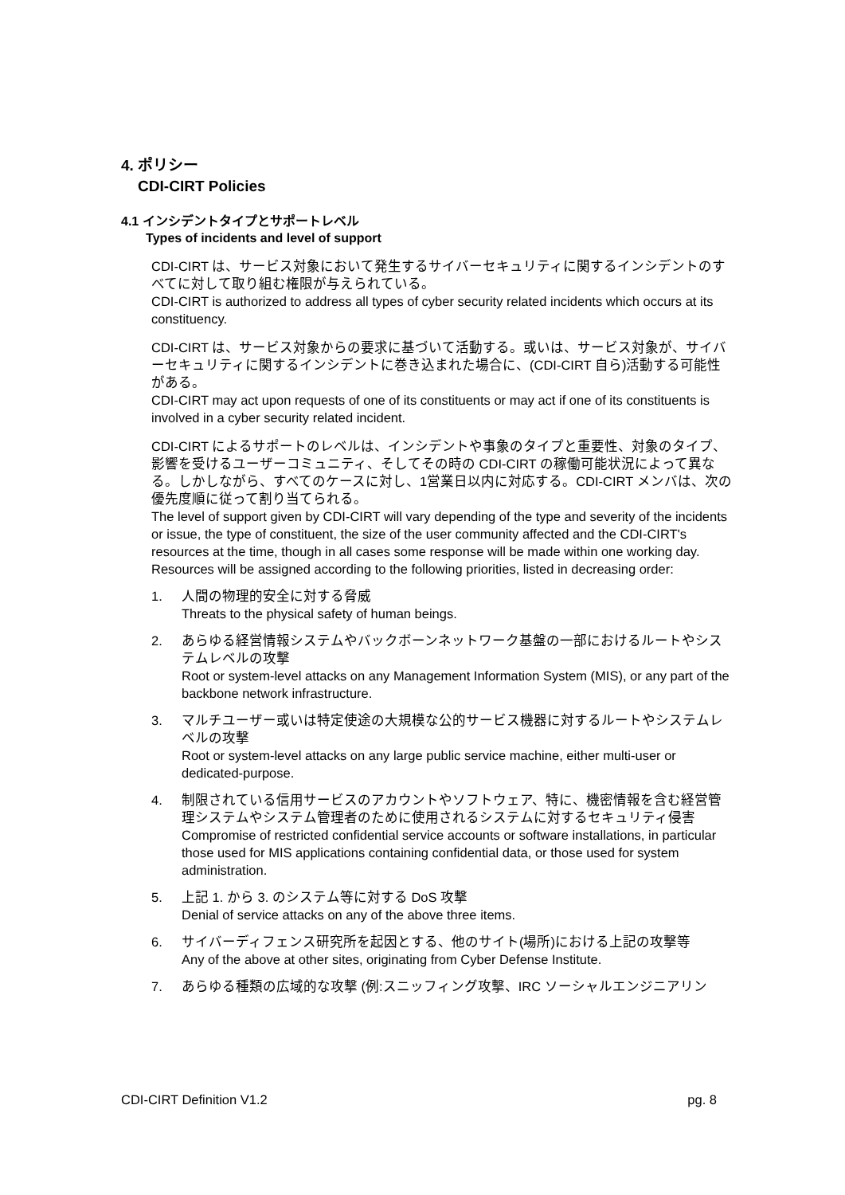4. ポリシー
CDI-CIRT Policies
4.1 インシデントタイプとサポートレベル
Types of incidents and level of support
CDI-CIRT は、サービス対象において発生するサイバーセキュリティに関するインシデントのすべてに対して取り組む権限が与えられている。
CDI-CIRT is authorized to address all types of cyber security related incidents which occurs at its constituency.
CDI-CIRT は、サービス対象からの要求に基づいて活動する。或いは、サービス対象が、サイバーセキュリティに関するインシデントに巻き込まれた場合に、(CDI-CIRT 自ら)活動する可能性がある。
CDI-CIRT may act upon requests of one of its constituents or may act if one of its constituents is involved in a cyber security related incident.
CDI-CIRT によるサポートのレベルは、インシデントや事象のタイプと重要性、対象のタイプ、影響を受けるユーザーコミュニティ、そしてその時の CDI-CIRT の稼働可能状況によって異なる。しかしながら、すべてのケースに対し、1営業日以内に対応する。CDI-CIRT メンバは、次の優先度順に従って割り当てられる。
The level of support given by CDI-CIRT will vary depending of the type and severity of the incidents or issue, the type of constituent, the size of the user community affected and the CDI-CIRT's resources at the time, though in all cases some response will be made within one working day. Resources will be assigned according to the following priorities, listed in decreasing order:
1. 人間の物理的安全に対する脅威
Threats to the physical safety of human beings.
2. あらゆる経営情報システムやバックボーンネットワーク基盤の一部におけるルートやシステムレベルの攻撃
Root or system-level attacks on any Management Information System (MIS), or any part of the backbone network infrastructure.
3. マルチユーザー或いは特定使途の大規模な公的サービス機器に対するルートやシステムレベルの攻撃
Root or system-level attacks on any large public service machine, either multi-user or dedicated-purpose.
4. 制限されている信用サービスのアカウントやソフトウェア、特に、機密情報を含む経営管理システムやシステム管理者のために使用されるシステムに対するセキュリティ侵害
Compromise of restricted confidential service accounts or software installations, in particular those used for MIS applications containing confidential data, or those used for system administration.
5. 上記 1. から 3. のシステム等に対する DoS 攻撃
Denial of service attacks on any of the above three items.
6. サイバーディフェンス研究所を起因とする、他のサイト(場所)における上記の攻撃等
Any of the above at other sites, originating from Cyber Defense Institute.
7. あらゆる種類の広域的な攻撃 (例:スニッフィング攻撃、IRC ソーシャルエンジニアリン
CDI-CIRT Definition V1.2 pg. 8